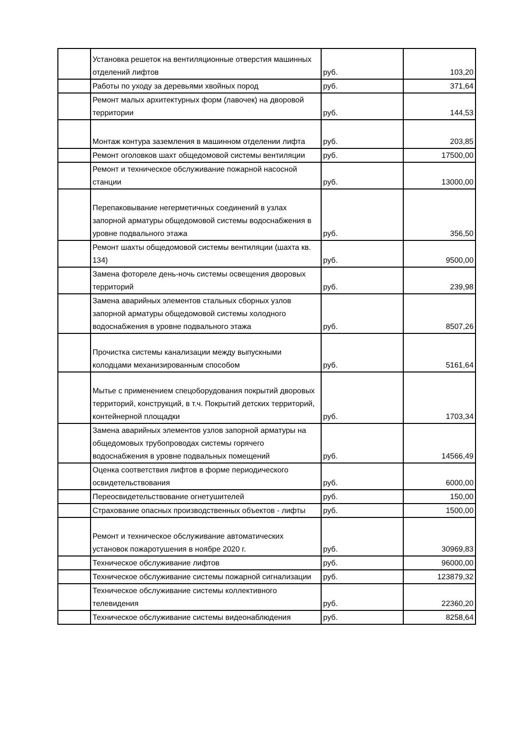| | Установка решеток на вентиляционные отверстия машинных отделений лифтов | руб. | 103,20 |
| | Работы по уходу за деревьями хвойных пород | руб. | 371,64 |
| | Ремонт малых архитектурных форм (лавочек) на дворовой территории | руб. | 144,53 |
| | Монтаж контура заземления в машинном отделении лифта | руб. | 203,85 |
| | Ремонт оголовков шахт общедомовой системы вентиляции | руб. | 17500,00 |
| | Ремонт и техническое обслуживание пожарной насосной станции | руб. | 13000,00 |
| | Перепаковывание негерметичных соединений в узлах запорной арматуры общедомовой системы водоснабжения в уровне подвального этажа | руб. | 356,50 |
| | Ремонт шахты общедомовой системы вентиляции (шахта кв. 134) | руб. | 9500,00 |
| | Замена фотореле день-ночь системы освещения дворовых территорий | руб. | 239,98 |
| | Замена аварийных элементов стальных сборных узлов запорной арматуры общедомовой системы холодного водоснабжения в уровне подвального этажа | руб. | 8507,26 |
| | Прочистка системы канализации между выпускными колодцами механизированным способом | руб. | 5161,64 |
| | Мытье с применением спецоборудования покрытий дворовых территорий, конструкций, в т.ч. Покрытий детских территорий, контейнерной площадки | руб. | 1703,34 |
| | Замена аварийных элементов узлов запорной арматуры на общедомовых трубопроводах системы горячего водоснабжения в уровне подвальных помещений | руб. | 14566,49 |
| | Оценка соответствия лифтов в форме периодического освидетельствования | руб. | 6000,00 |
| | Переосвидетельствование огнетушителей | руб. | 150,00 |
| | Страхование опасных производственных объектов - лифты | руб. | 1500,00 |
| | Ремонт и техническое обслуживание автоматических установок пожаротушения в ноябре 2020 г. | руб. | 30969,83 |
| | Техническое обслуживание лифтов | руб. | 96000,00 |
| | Техническое обслуживание системы пожарной сигнализации | руб. | 123879,32 |
| | Техническое обслуживание системы коллективного телевидения | руб. | 22360,20 |
| | Техническое обслуживание системы видеонаблюдения | руб. | 8258,64 |